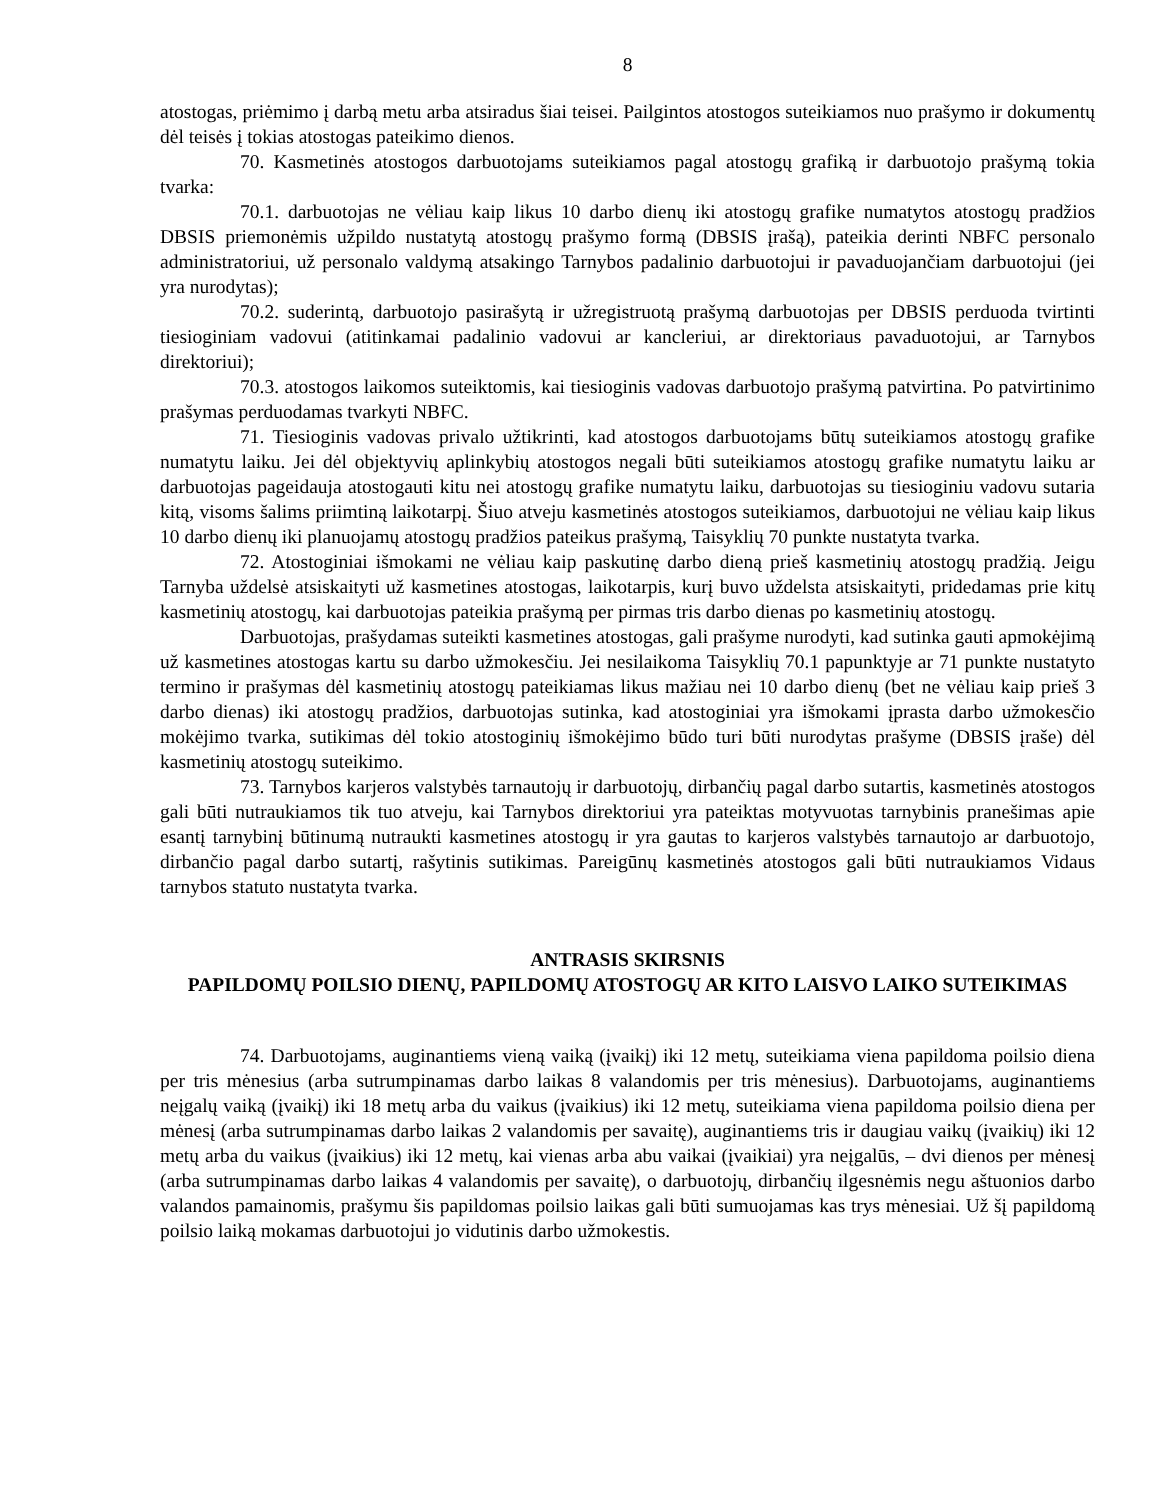8
atostogas, priėmimo į darbą metu arba atsiradus šiai teisei. Pailgintos atostogos suteikiamos nuo prašymo ir dokumentų dėl teisės į tokias atostogas pateikimo dienos.
70. Kasmetinės atostogos darbuotojams suteikiamos pagal atostogų grafiką ir darbuotojo prašymą tokia tvarka:
70.1. darbuotojas ne vėliau kaip likus 10 darbo dienų iki atostogų grafike numatytos atostogų pradžios DBSIS priemonėmis užpildo nustatytą atostogų prašymo formą (DBSIS įrašą), pateikia derinti NBFC personalo administratoriui, už personalo valdymą atsakingo Tarnybos padalinio darbuotojui ir pavaduojančiam darbuotojui (jei yra nurodytas);
70.2. suderintą, darbuotojo pasirašytą ir užregistruotą prašymą darbuotojas per DBSIS perduoda tvirtinti tiesioginiam vadovui (atitinkamai padalinio vadovui ar kancleriui, ar direktoriaus pavaduotojui, ar Tarnybos direktoriui);
70.3. atostogos laikomos suteiktomis, kai tiesioginis vadovas darbuotojo prašymą patvirtina. Po patvirtinimo prašymas perduodamas tvarkyti NBFC.
71. Tiesioginis vadovas privalo užtikrinti, kad atostogos darbuotojams būtų suteikiamos atostogų grafike numatytu laiku. Jei dėl objektyvių aplinkybių atostogos negali būti suteikiamos atostogų grafike numatytu laiku ar darbuotojas pageidauja atostogauti kitu nei atostogų grafike numatytu laiku, darbuotojas su tiesioginiu vadovu sutaria kitą, visoms šalims priimtiną laikotarpį. Šiuo atveju kasmetinės atostogos suteikiamos, darbuotojui ne vėliau kaip likus 10 darbo dienų iki planuojamų atostogų pradžios pateikus prašymą, Taisyklių 70 punkte nustatyta tvarka.
72. Atostoginiai išmokami ne vėliau kaip paskutinę darbo dieną prieš kasmetinių atostogų pradžią. Jeigu Tarnyba uždelsė atsiskaityti už kasmetines atostogas, laikotarpis, kurį buvo uždelsta atsiskaityti, pridedamas prie kitų kasmetinių atostogų, kai darbuotojas pateikia prašymą per pirmas tris darbo dienas po kasmetinių atostogų.
Darbuotojas, prašydamas suteikti kasmetines atostogas, gali prašyme nurodyti, kad sutinka gauti apmokėjimą už kasmetines atostogas kartu su darbo užmokesčiu. Jei nesilaikoma Taisyklių 70.1 papunktyje ar 71 punkte nustatyto termino ir prašymas dėl kasmetinių atostogų pateikiamas likus mažiau nei 10 darbo dienų (bet ne vėliau kaip prieš 3 darbo dienas) iki atostogų pradžios, darbuotojas sutinka, kad atostoginiai yra išmokami įprasta darbo užmokesčio mokėjimo tvarka, sutikimas dėl tokio atostoginių išmokėjimo būdo turi būti nurodytas prašyme (DBSIS įraše) dėl kasmetinių atostogų suteikimo.
73. Tarnybos karjeros valstybės tarnautojų ir darbuotojų, dirbančių pagal darbo sutartis, kasmetinės atostogos gali būti nutraukiamos tik tuo atveju, kai Tarnybos direktoriui yra pateiktas motyvuotas tarnybinis pranešimas apie esantį tarnybinį būtinumą nutraukti kasmetines atostogų ir yra gautas to karjeros valstybės tarnautojo ar darbuotojo, dirbančio pagal darbo sutartį, rašytinis sutikimas. Pareigūnų kasmetinės atostogos gali būti nutraukiamos Vidaus tarnybos statuto nustatyta tvarka.
ANTRASIS SKIRSNIS
PAPILDOMŲ POILSIO DIENŲ, PAPILDOMŲ ATOSTOGŲ AR KITO LAISVO LAIKO SUTEIKIMAS
74. Darbuotojams, auginantiems vieną vaiką (įvaikį) iki 12 metų, suteikiama viena papildoma poilsio diena per tris mėnesius (arba sutrumpinamas darbo laikas 8 valandomis per tris mėnesius). Darbuotojams, auginantiems neįgalų vaiką (įvaikį) iki 18 metų arba du vaikus (įvaikius) iki 12 metų, suteikiama viena papildoma poilsio diena per mėnesį (arba sutrumpinamas darbo laikas 2 valandomis per savaitę), auginantiems tris ir daugiau vaikų (įvaikių) iki 12 metų arba du vaikus (įvaikius) iki 12 metų, kai vienas arba abu vaikai (įvaikiai) yra neįgalūs, – dvi dienos per mėnesį (arba sutrumpinamas darbo laikas 4 valandomis per savaitę), o darbuotojų, dirbančių ilgesnėmis negu aštuonios darbo valandos pamainomis, prašymu šis papildomas poilsio laikas gali būti sumuojamas kas trys mėnesiai. Už šį papildomą poilsio laiką mokamas darbuotojui jo vidutinis darbo užmokestis.